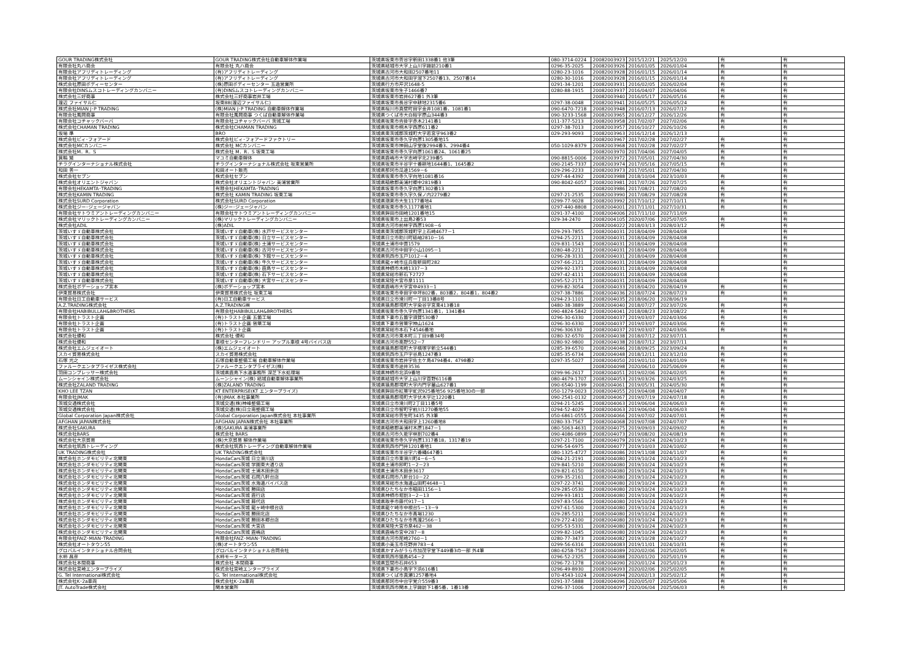| GOUR TRADING株式会社 | GOUR TRADING株式会社自動車解体作業場 | 茨城県坂東市菅谷字新田1338番1 他3筆 | 080-3714-0224 | 20082003923 | 2015/12/21 | 2025/12/20 | 有 | 有 |
| 有限会社丸ハ商会 | 有限会社 丸ハ商会 | 茨城県結城市大字上山川字諏訪210番1 | 0296-35-2025 | 20082003926 | 2016/01/05 | 2026/01/04 | 有 | 有 |
| 有限会社アフリディトレーディング | (有)アフリディトレーディング | 茨城県古河市大和田2507番地11 | 0280-23-1016 | 20082003928 | 2016/01/15 | 2026/01/14 | 有 | 有 |
| 有限会社アフリディトレーディング | (有)アフリディトレーディング | 茨城県古河市大和田字溜下2507番13、2507番14 | 0280-30-1016 | 20082003928 | 2016/01/15 | 2026/01/14 | 有 | 有 |
| 株式会社原田ボディーセンター | (株)原田ボディーセンター 玉造営業所 | 茨城県行方市芹沢1648-5 | 0291-34-1201 | 20082003931 | 2016/02/05 | 2026/02/04 | 有 | 有 |
| 有限会社DINSムスコトレーディングカンパニー | (有)DINSムスコトレーディングカンパニー | 茨城県坂東市生子1466番7 | 0280-88-1915 | 20082003937 | 2016/04/07 | 2026/04/06 | 有 | 有 |
| 株式会社三好商事 | 株式会社三好商事岩井工場 | 茨城県坂東市岩井627番1 外3筆 | | 20082003940 | 2016/05/17 | 2026/05/16 | 有 | 有 |
| 渡辺 ファイサル仁 | 坂東88(渡辺ファイサル仁) | 茨城県坂東市長谷字中耕地2315番6 | 0297-38-0048 | 20082003941 | 2016/05/25 | 2026/05/24 | 有 | 有 |
| 株式会社MIAN J･P TRADING | (株)MIAN J･P TRADING 自動車解体作業場 | 茨城県桜川市真壁町田字金井1081番，1081番1 | 090-6470-7218 | 20082003948 | 2016/07/13 | 2026/07/12 | 有 | 有 |
| 有限会社風岡商事 | 有限会社風岡商事 つくば自動車解体作業場 | 茨城県つくば市大白硲字原山344番3 | 090-3233-1568 | 20082003965 | 2016/12/27 | 2026/12/26 | 有 | 有 |
| 有限会社コチャックバーバ | 有限会社コチャックバーバ 茨城工場 | 茨城県坂東市沓掛字赤木2141番1 | 011-377-5213 | 20082003958 | 2017/02/07 | 2027/02/06 | 有 | 有 |
| 株式会社CHAMAN TRADING | 株式会社CHAMAN TRADING | 茨城県坂東市桐木字西原611番2 | 0297-38-7013 | 20082003957 | 2016/10/27 | 2026/10/26 | 有 | 有 |
| 坂場 準 | BRO | 茨城県東茨城郡茨城町大字若宮字963番2 | 029-293-9093 | 20082003963 | 2016/12/14 | 2026/12/13 | | 有 |
| 株式会社ビィ･フォアード | 株式会社ビィ･フォアードファクトリー | 茨城県坂東市寺久字向原1305番地15 | | 20082003967 | 2017/02/28 | 2027/02/27 | 有 | 有 |
| 株式会社MCカンパニー | 株式会社 MCカンパニー | 茨城県坂東市神田山字堂後2994番3、2994番4 | 050-1029-8379 | 20082003968 | 2017/02/28 | 2027/02/27 | 有 | 有 |
| 株式会社M．R．S | 株式会社 M．R．S 坂東工場 | 茨城県坂東市寺久字向原1061番24、1061番25 | | 20082003970 | 2017/04/06 | 2027/04/05 | 有 | 有 |
| 箕輪 繁 | マユミ自動車解体 | 茨城県鹿嶋市大字志崎字北239番5 | 090-8815-0006 | 20082003972 | 2017/05/01 | 2027/04/30 | 有 | 有 |
| チラグインターナショナル株式会社 | チラグインターナショナル株式会社 坂東営業所 | 茨城県坂東市半谷字十番耕地1644番1、1645番2 | 090-2145-7337 | 20082003974 | 2017/05/16 | 2027/05/15 | 有 | 有 |
| 和田 善一 | 和田オート販売 | 茨城県那珂市瓜連1569－6 | 029-296-2233 | 20082003973 | 2017/05/01 | 2027/04/30 | | 有 |
| 株式会社セブン | 株式会社セブン | 茨城県坂東市寺久字向地1081番16 | 0297-44-4392 | 20082003988 | 2018/10/04 | 2023/10/03 | 有 | 有 |
| 株式会社オリエントジャパン | 株式会社オリエントジャパン 美浦営業所 | 茨城県稲敷郡美浦村郷中2819番3 | 090-8042-6057 | 20082003981 | 2017/07/26 | 2027/07/25 | 有 | 有 |
| 有限会社HEKAMTA･TRADING | 有限会社HEKAMTA･TRADING | 茨城県坂東市寺久字向原1302番13 | | 20082003986 | 2017/08/21 | 2027/08/20 | 有 | 有 |
| 株式会社KAMIN TRADING | 株式会社 KAMIN TRADING 坂東工場 | 茨城県坂東市寺久字久保ノ内2279番2 | 0297-21-2535 | 20082003990 | 2017/08/29 | 2027/08/28 | 有 | 有 |
| 株式会社SURD Corporation | 株式会社SURD Corporation | 茨城県潮来市大生1177番地4 | 0299-77-9028 | 20082003992 | 2017/10/12 | 2027/10/11 | 有 | 有 |
| 株式会社ジー･ジェージャパン | (株)ジー･ジェージャパン | 茨城県坂東市寺久1177番地1 | 0297-440-8808 | 20082004001 | 2017/11/01 | 2027/10/31 | 有 | 有 |
| 有限会社サトウミアントレーディングカンパニー | 有限会社サトウミアントレーディングカンパニー | 茨城県鉾田市田崎1201番地15 | 0291-37-4100 | 20082004006 | 2017/11/10 | 2027/11/09 | | 有 |
| 株式会社マリックトレーディングカンパニー | (株)マリックトレーディングカンパニー | 茨城県坂東市上出島2番53 | 029-34-2470 | 20082004105 | 2020/07/06 | 2025/07/05 | 有 | 有 |
| 株式会社ADIL | (株)ADIL | 茨城県古河市前林字西原1908－6 | | 20082004022 | 2018/03/13 | 2028/03/12 | 有 | 有 |
| 茨城いすゞ自動車株式会社 | 茨城いすゞ自動車(株) 水戸サービスセンター | 茨城県東茨城郡茨城町字上石崎4677－1 | 029-293-7855 | 20082004031 | 2018/04/09 | 2028/04/08 | | 有 |
| 茨城いすゞ自動車株式会社 | 茨城いすゞ自動車(株) 日立サービスセンター | 茨城県日立市助川町砥岫2810－16 | 0294-25-2211 | 20082004031 | 2018/04/09 | 2028/04/08 | | 有 |
| 茨城いすゞ自動車株式会社 | 茨城いすゞ自動車(株) 土浦サービスセンター | 茨城県土浦市中貫1579 | 029-831-1543 | 20082004031 | 2018/04/09 | 2028/04/08 | | 有 |
| 茨城いすゞ自動車株式会社 | 茨城いすゞ自動車(株) 古河サービスセンター | 茨城県古河市中田字小山1095－1 | 0280-48-2211 | 20082004031 | 2018/04/09 | 2028/04/08 | | 有 |
| 茨城いすゞ自動車株式会社 | 茨城いすゞ自動車(株) 下館サービスセンター | 茨城県筑西市玉戸1012－4 | 0296-28-3131 | 20082004031 | 2018/04/09 | 2028/04/08 | | 有 |
| 茨城いすゞ自動車株式会社 | 茨城いすゞ自動車(株) 牛久サービスセンター | 茨城県龍ヶ崎市庄兵衛新田町282 | 0297-66-2121 | 20082004031 | 2018/04/09 | 2028/04/08 | | 有 |
| 茨城いすゞ自動車株式会社 | 茨城いすゞ自動車(株) 鹿島サービスセンター | 茨城県神栖市木崎1337－3 | 0299-92-1371 | 20082004031 | 2018/04/09 | 2028/04/08 | | 有 |
| 茨城いすゞ自動車株式会社 | 茨城いすゞ自動車(株) 石下サービスセンター | 茨城県常総市新石下2727 | 0297-42-4111 | 20082004031 | 2018/04/09 | 2028/04/08 | | 有 |
| 茨城いすゞ自動車株式会社 | 茨城いすゞ自動車(株) 大宮サービスセンター | 茨城県常陸大宮市泉1111 | 0295-52-2171 | 20082004031 | 2018/04/09 | 2028/04/08 | | 有 |
| 株式会社ボデーショップ宮本 | (株)ボデーショップ宮本 | 茨城県鹿嶋市大字宮中4933－1 | 0299-82-3054 | 20082004033 | 2018/04/20 | 2028/04/19 | 有 | 有 |
| 伊東貿易株式会社 | 伊東貿易株式会社 坂東工場 | 茨城県坂東市幸田字中坪802番，803番2，804番1，804番2 | 0297-38-7886 | 20082004036 | 2018/07/24 | 2028/07/23 | 有 | 有 |
| 有限会社日工自動車サービス | (有)日工自動車サービス | 茨城県日立市滑川町一丁目13番8号 | 0294-23-1101 | 20082004035 | 2018/06/20 | 2028/06/19 | | 有 |
| A.Z.TRADING株式会社 | A.Z.TRADING㈱ | 茨城県猿島郡境町大字染谷字宮東413番18 | 0480-38-3889 | 20082004040 | 2018/07/27 | 2023/07/26 | 有 | 有 |
| 有限会社HABIBULLAH&BROTHERS | 有限会社HABIBULLAH&BROTHERS | 茨城県坂東市寺久字向原1341番1，1341番4 | 090-4824-5842 | 20082004041 | 2018/08/23 | 2023/08/22 | 有 | 有 |
| 有限会社トラスト企画 | (有)トラスト企画 五箇工場 | 茨城県下妻市五箇字須賀530番7 | 0296-30-6330 | 20082004037 | 2019/03/07 | 2024/03/06 | 有 | 有 |
| 有限会社トラスト企画 | (有)トラスト企画 皆葉工場 | 茨城県下妻市皆葉字神山1624 | 0296-30-6330 | 20082004037 | 2019/03/07 | 2024/03/06 | 有 | 有 |
| 有限会社トラスト企画 | (有)トラスト企画 | 茨城県常総市本石下4546番地 | 0296-306330 | 20082004037 | 2019/03/07 | 2024/03/06 | 有 | 有 |
| 株式会社優和 | 株式会社 優和 | 茨城県古河市東本町三丁目9番34号 | 0280-32-6570 | 20082004038 | 2018/07/12 | 2023/07/11 | | 有 |
| 株式会社優和 | 車検センターフレンドリー アップル車検 4号バイパス店 | 茨城県古河市高野552－7 | 0280-92-9800 | 20082004038 | 2018/07/12 | 2023/07/11 | | 有 |
| 株式会社エムジェイオート | (株)エムジェイオート | 茨城県猿島郡境町大字横塚字新立544番1 | 0285-39-6570 | 20082004046 | 2018/09/25 | 2023/09/24 | 有 | 有 |
| スカイ貿易株式会社 | スカイ貿易株式会社 | 茨城県筑西市玉戸字谷島1247番3 | 0285-35-6734 | 20082004048 | 2018/12/11 | 2023/12/10 | 有 | 有 |
| 石塚 光之 | 石塚自動車整備工場 自動車解体作業場 | 茨城県坂東市岩井字佐土ケ島4794番4，4798番2 | 0297-35-5027 | 20082004050 | 2019/01/10 | 2024/01/09 | 有 | 有 |
| ファルークエンタプライゼス株式会社 | ファルークエンタプライゼス(株) | 茨城県坂東市逆井3536 | | 20082004098 | 2020/06/10 | 2025/06/09 | 有 | 有 |
| 羽田コンプレッサー株式会社 | 茨城県鹿島下水道事務所 深芝下水処理場 | 茨城県神栖市北浜9番地 | 0299-96-2617 | 20082004051 | 2019/02/06 | 2024/02/05 | 有 | 有 |
| ムーンシャイン株式会社 | ムーンシャイン(株) 結城自動車解体事業所 | 茨城県結城市大字上山川字百野6116番 | 080-4679-1707 | 20082004053 | 2019/03/26 | 2024/03/25 | 有 | 有 |
| 株式会社ZALAND TRADING | (株)ZALAND TRADING | 茨城県猿島郡境町大字内門字墓山627番1 | 090-6540-1199 | 20082004061 | 2019/05/31 | 2024/05/30 | 有 | 有 |
| KHO LEE TZAN | KT ENTERPRISE(KT エンタープライズ) | 茨城県鉾田市紅葉字虻沢925番地56 925番地30の一部 | 050-1279-0023 | 20082004055 | 2019/04/08 | 2024/04/07 | 有 | 有 |
| 有限会社JMAK | (有)JMAK 本社事業所 | 茨城県猿島郡境町大字伏木字辻1220番1 | 090-2541-0132 | 20082004067 | 2019/07/19 | 2024/07/18 | 有 | 有 |
| 茨城交通株式会社 | 茨城交通(株)神峰整備工場 | 茨城県日立市滑川町2丁目11番5号 | 0294-21-5245 | 20082004063 | 2019/06/04 | 2024/06/03 | 有 | 有 |
| 茨城交通株式会社 | 茨城交通(株)日立南整備工場 | 茨城県日立市留町字前川1270番地55 | 0294-52-4029 | 20082004063 | 2019/06/04 | 2024/06/03 | 有 | 有 |
| Global Corporation Japan株式会社 | Global Corporation Japan株式会社 本社事業所 | 茨城県常総市菅生町3435 外3筆 | 050-6861-0555 | 20082004066 | 2019/07/02 | 2024/07/01 | 有 | 有 |
| AFGHAN JAPAN株式会社 | AFGHAN JAPAN株式会社 本社事業所 | 茨城県古河市大和田字上1260番地8 | 0280-33-7567 | 20082004068 | 2019/07/08 | 2024/07/07 | 有 | 有 |
| 株式会社SAKURA | (株)SAKURA 美浦事業所 | 茨城県稲敷郡美浦村木原1847－1 | 080-5063-4631 | 20082004075 | 2019/09/03 | 2024/09/02 | 有 | 有 |
| 株式会社BARS | 株式会社 BARS | 茨城県古河市久能字林割702番4 | 090-4086-0899 | 20082004073 | 2019/08/20 | 2024/08/19 | 有 | 有 |
| 株式会社大京貿易 | (株)大京貿易 解体作業場 | 茨城県坂東市寺久字向原1317番18，1317番19 | 0297-21-7100 | 20082004079 | 2019/10/24 | 2024/10/23 | 有 | 有 |
| 株式会社筑西トレーディング | 株式会社筑西トレーディング自動車解体作業場 | 茨城県筑西市門井1201番地1 | 0296-54-6975 | 20082004077 | 2019/10/03 | 2024/10/02 | 有 | 有 |
| UK TRADING株式会社 | UK TRADING株式会社 | 茨城県坂東市半谷字六番縄647番1 | 080-1325-4727 | 20082004086 | 2019/11/08 | 2024/11/07 | 有 | 有 |
| 株式会社ホンダモビリティ北関東 | HondaCars茨城 日立滑川店 | 茨城県日立市東滑川町4－6－5 | 0294-21-2191 | 20082004080 | 2019/10/24 | 2024/10/23 | 有 | 有 |
| 株式会社ホンダモビリティ北関東 | HondaCars茨城 学園東大通り店 | 茨城県土浦市卸町1－2－23 | 029-841-5210 | 20082004080 | 2019/10/24 | 2024/10/23 | 有 | 有 |
| 株式会社ホンダモビリティ北関東 | HondaCars茨城 土浦木田余店 | 茨城県土浦市木田余3617 | 029-821-6150 | 20082004080 | 2019/10/24 | 2024/10/23 | 有 | 有 |
| 株式会社ホンダモビリティ北関東 | HondaCars茨城 石岡八軒台店 | 茨城県石岡市八軒台10－22 | 0299-35-2161 | 20082004080 | 2019/10/24 | 2024/10/23 | 有 | 有 |
| 株式会社ホンダモビリティ北関東 | HondaCars茨城 水海道バイパス店 | 茨城県常総市水海道山田町4648－1 | 0297-22-3741 | 20082004080 | 2019/10/24 | 2024/10/23 | 有 | 有 |
| 株式会社ホンダモビリティ北関東 | HondaCars茨城 勝田店 | 茨城県ひたちなか市稲田1156－1 | 029-285-0530 | 20082004080 | 2019/10/24 | 2024/10/23 | 有 | 有 |
| 株式会社ホンダモビリティ北関東 | HondaCars茨城 鹿行店 | 茨城県神栖市堀割3－2－13 | 0299-93-1811 | 20082004080 | 2019/10/24 | 2024/10/23 | 有 | 有 |
| 株式会社ホンダモビリティ北関東 | HondaCars茨城 藤代店 | 茨城県取手市藤代917－1 | 0297-83-5566 | 20082004080 | 2019/10/24 | 2024/10/23 | 有 | 有 |
| 株式会社ホンダモビリティ北関東 | HondaCars茨城 龍ヶ崎中根台店 | 茨城県龍ケ崎市中根台5－13－9 | 0297-61-5300 | 20082004080 | 2019/10/24 | 2024/10/23 | 有 | 有 |
| 株式会社ホンダモビリティ北関東 | HondaCars茨城 勝田北店 | 茨城県ひたちなか市高場1230 | 029-285-5211 | 20082004080 | 2019/10/24 | 2024/10/23 | 有 | 有 |
| 株式会社ホンダモビリティ北関東 | HondaCars茨城 勝田本郷台店 | 茨城県ひたちなか市馬渡2566－1 | 029-272-4100 | 20082004080 | 2019/10/24 | 2024/10/23 | 有 | 有 |
| 株式会社ホンダモビリティ北関東 | HondaCars茨城 大宮店 | 茨城県常陸大宮市泉462－38 | 0295-53-5331 | 20082004080 | 2019/10/24 | 2024/10/23 | 有 | 有 |
| 株式会社ホンダモビリティ北関東 | HondaCars茨城 鹿嶋店 | 茨城県鹿嶋市宮中287－8 | 0299-82-1045 | 20082004080 | 2019/10/24 | 2024/10/23 | 有 | 有 |
| 有限会社FAIZ･MIAN･TRADING | 有限会社FAIZ･MIAN･TRADING | 茨城県古河市尾崎2760－1 | 0280-77-3473 | 20082004082 | 2019/10/28 | 2024/10/27 | 有 | 有 |
| 株式会社オートタウン55 | (株)オートタウン55 | 茨城県小美玉市花野井783－4 | 0299-56-6316 | 20082004083 | 2019/11/01 | 2024/10/31 | 有 | 有 |
| グロバルインタナショナル合同会社 | グロバルインタナショナル合同会社 | 茨城県かすみがうら市加茂字堂下449番3の一部 外4筆 | 080-6258-7567 | 20082004089 | 2020/02/06 | 2025/02/05 | 有 | 有 |
| 水柿 昌彦 | 水柿モータース | 茨城県筑西市猫島454－2 | 0296-52-2325 | 20082004088 | 2020/01/20 | 2025/01/19 | 有 | 有 |
| 株式会社本間商事 | 株式会社 本間商事 | 茨城県笠間市石井653 | 0296-72-1278 | 20082004090 | 2020/01/24 | 2025/01/23 | 有 | 有 |
| 株式会社宮崎エンタープライズ | 株式会社宮崎エンタープライズ | 茨城県下妻市小島字下浜616番1 | 0296-49-8930 | 20082004093 | 2020/02/06 | 2025/02/05 | 有 | 有 |
| G. Tel International株式会社 | G. Tel International株式会社 | 茨城県つくば市真瀬1257番地4 | 070-4543-1024 | 20082004094 | 2020/02/13 | 2025/02/12 | 有 | 有 |
| 株式会社K･2a車両 | 株式会社K･2a車両 | 茨城県那珂市中台字覚介559番3 | 0291-37-5888 | 20082004096 | 2020/05/07 | 2025/05/06 | 有 | 有 |
| JT. AutoTrade株式会社 | 関本営業所 | 茨城県筑西市関本上字諏訪下1番5番，1番13番 | 0296-37-1006 | 20082004097 | 2020/06/04 | 2025/06/03 | 有 | 有 |